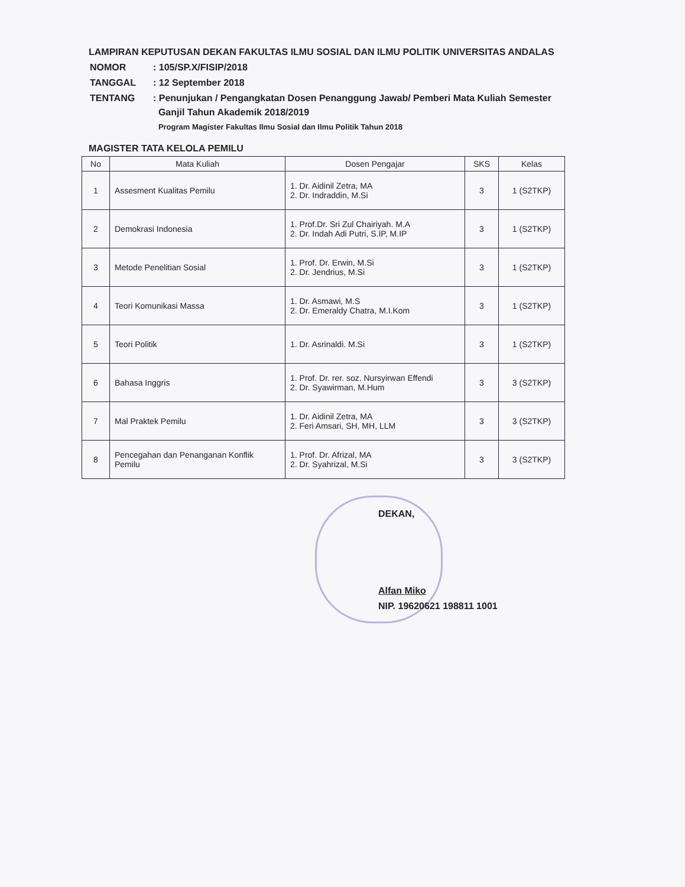LAMPIRAN KEPUTUSAN DEKAN FAKULTAS ILMU SOSIAL DAN ILMU POLITIK UNIVERSITAS ANDALAS
| NOMOR | : 105/SP.X/FISIP/2018 |
| TANGGAL | : 12 September 2018 |
| TENTANG | : Penunjukan / Pengangkatan Dosen Penanggung Jawab/ Pemberi Mata Kuliah Semester Ganjil Tahun Akademik 2018/2019 Program Magister Fakultas Ilmu Sosial dan Ilmu Politik Tahun 2018 |
MAGISTER TATA KELOLA PEMILU
| No | Mata Kuliah | Dosen Pengajar | SKS | Kelas |
| --- | --- | --- | --- | --- |
| 1 | Assesment Kualitas Pemilu | 1. Dr. Aidinil Zetra, MA 2. Dr. Indraddin, M.Si | 3 | 1 (S2TKP) |
| 2 | Demokrasi Indonesia | 1. Prof.Dr. Sri Zul Chairiyah. M.A 2. Dr. Indah Adi Putri, S.IP, M.IP | 3 | 1 (S2TKP) |
| 3 | Metode Penelitian Sosial | 1. Prof. Dr. Erwin, M.Si 2. Dr. Jendrius, M.Si | 3 | 1 (S2TKP) |
| 4 | Teori Komunikasi Massa | 1. Dr. Asmawi, M.S 2. Dr. Emeraldy Chatra, M.I.Kom | 3 | 1 (S2TKP) |
| 5 | Teori Politik | 1. Dr. Asrinaldi. M.Si | 3 | 1 (S2TKP) |
| 6 | Bahasa Inggris | 1. Prof. Dr. rer. soz. Nursyirwan Effendi 2. Dr. Syawirman, M.Hum | 3 | 3 (S2TKP) |
| 7 | Mal Praktek Pemilu | 1. Dr. Aidinil Zetra, MA 2. Feri Amsari, SH, MH, LLM | 3 | 3 (S2TKP) |
| 8 | Pencegahan dan Penanganan Konflik Pemilu | 1. Prof. Dr. Afrizal, MA 2. Dr. Syahrizal, M.Si | 3 | 3 (S2TKP) |
DEKAN,
Alfan Miko
NIP. 19620621 198811 1001